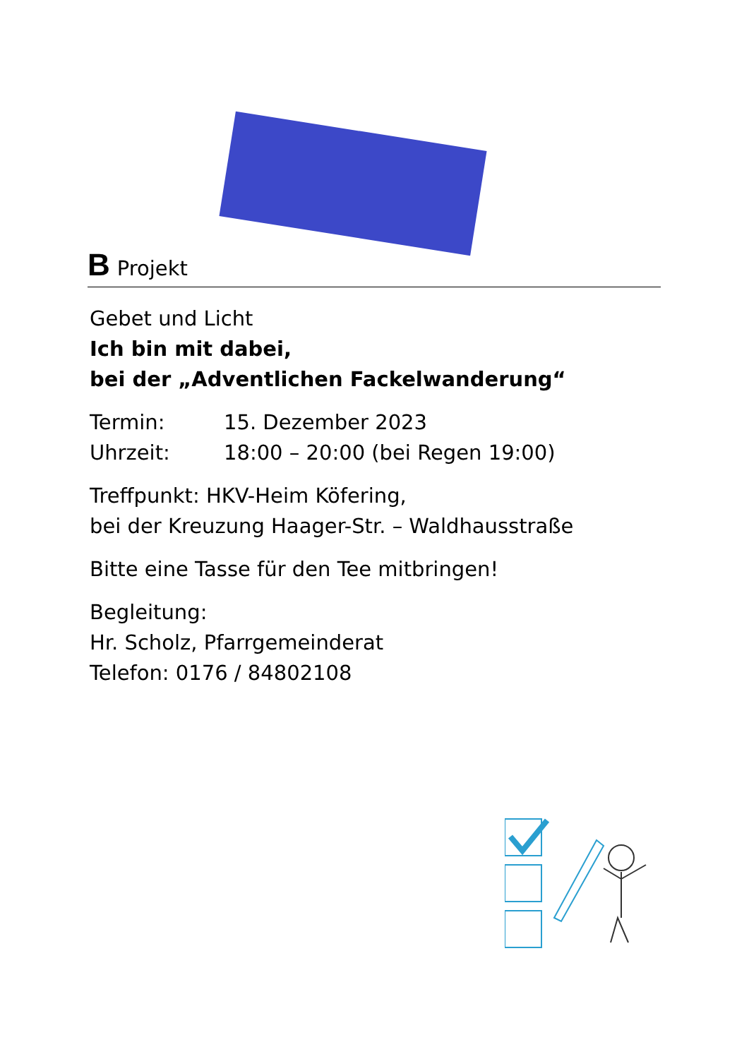B Projekt
Gebet und Licht
Ich bin mit dabei,
bei der „Adventlichen Fackelwanderung“
Termin: 15. Dezember 2023
Uhrzeit: 18:00 – 20:00 (bei Regen 19:00)
Treffpunkt: HKV-Heim Köfering,
bei der Kreuzung Haager-Str. – Waldhausstraße
Bitte eine Tasse für den Tee mitbringen!
Begleitung:
Hr. Scholz, Pfarrgemeinderat
Telefon: 0176 / 84802108